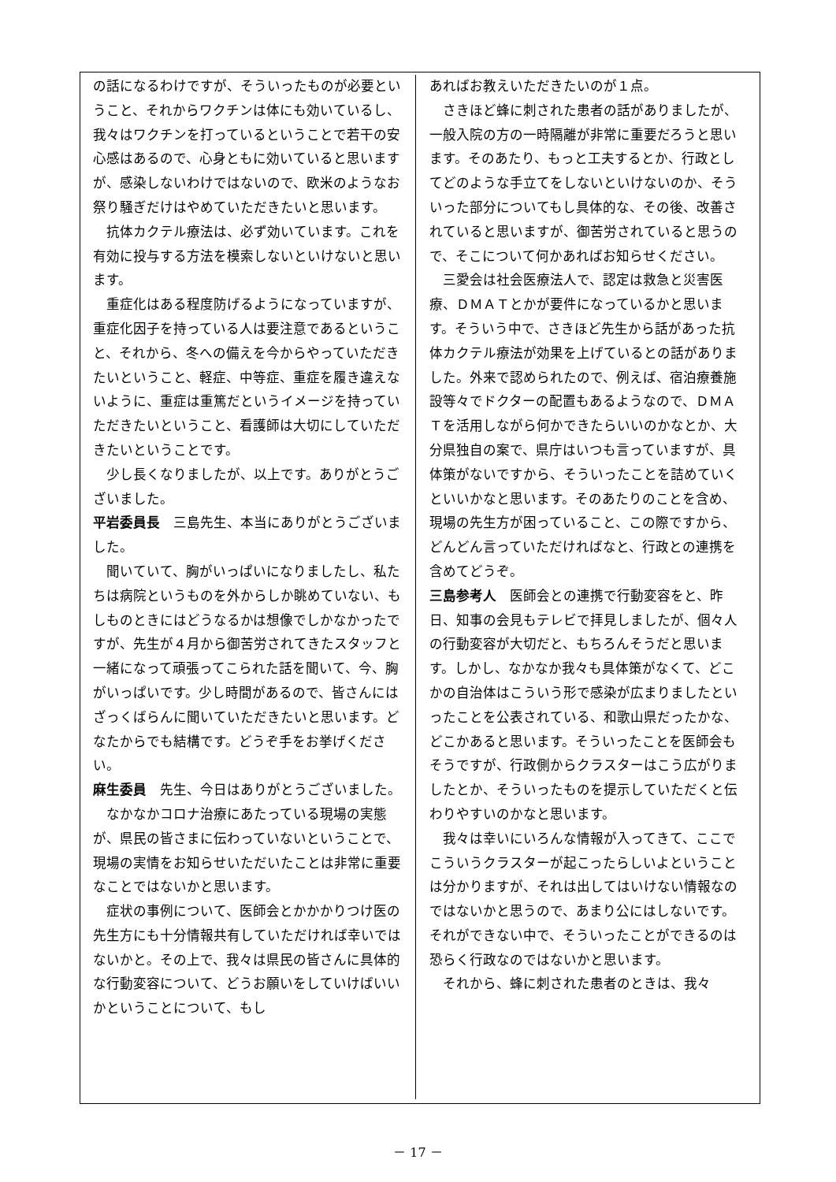の話になるわけですが、そういったものが必要ということ、それからワクチンは体にも効いているし、我々はワクチンを打っているということで若干の安心感はあるので、心身ともに効いていると思いますが、感染しないわけではないので、欧米のようなお祭り騒ぎだけはやめていただきたいと思います。
抗体カクテル療法は、必ず効いています。これを有効に投与する方法を模索しないといけないと思います。
重症化はある程度防げるようになっていますが、重症化因子を持っている人は要注意であるということ、それから、冬への備えを今からやっていただきたいということ、軽症、中等症、重症を履き違えないように、重症は重篤だというイメージを持っていただきたいということ、看護師は大切にしていただきたいということです。
少し長くなりましたが、以上です。ありがとうございました。
平岩委員長　三島先生、本当にありがとうございました。
聞いていて、胸がいっぱいになりましたし、私たちは病院というものを外からしか眺めていない、もしものときにはどうなるかは想像でしかなかったですが、先生が４月から御苦労されてきたスタッフと一緒になって頑張ってこられた話を聞いて、今、胸がいっぱいです。少し時間があるので、皆さんにはざっくばらんに聞いていただきたいと思います。どなたからでも結構です。どうぞ手をお挙げください。
麻生委員　先生、今日はありがとうございました。
なかなかコロナ治療にあたっている現場の実態が、県民の皆さまに伝わっていないということで、現場の実情をお知らせいただいたことは非常に重要なことではないかと思います。
症状の事例について、医師会とかかかりつけ医の先生方にも十分情報共有していただければ幸いではないかと。その上で、我々は県民の皆さんに具体的な行動変容について、どうお願いをしていけばいいかということについて、もし
あればお教えいただきたいのが１点。
さきほど蜂に刺された患者の話がありましたが、一般入院の方の一時隔離が非常に重要だろうと思います。そのあたり、もっと工夫するとか、行政としてどのような手立てをしないといけないのか、そういった部分についてもし具体的な、その後、改善されていると思いますが、御苦労されていると思うので、そこについて何かあればお知らせください。
三愛会は社会医療法人で、認定は救急と災害医療、ＤＭＡＴとかが要件になっているかと思います。そういう中で、さきほど先生から話があった抗体カクテル療法が効果を上げているとの話がありました。外来で認められたので、例えば、宿泊療養施設等々でドクターの配置もあるようなので、ＤＭＡＴを活用しながら何かできたらいいのかなとか、大分県独自の案で、県庁はいつも言っていますが、具体策がないですから、そういったことを詰めていくといいかなと思います。そのあたりのことを含め、現場の先生方が困っていること、この際ですから、どんどん言っていただければなと、行政との連携を含めてどうぞ。
三島参考人　医師会との連携で行動変容をと、昨日、知事の会見もテレビで拝見しましたが、個々人の行動変容が大切だと、もちろんそうだと思います。しかし、なかなか我々も具体策がなくて、どこかの自治体はこういう形で感染が広まりましたといったことを公表されている、和歌山県だったかな、どこかあると思います。そういったことを医師会もそうですが、行政側からクラスターはこう広がりましたとか、そういったものを提示していただくと伝わりやすいのかなと思います。
我々は幸いにいろんな情報が入ってきて、ここでこういうクラスターが起こったらしいよということは分かりますが、それは出してはいけない情報なのではないかと思うので、あまり公にはしないです。それができない中で、そういったことができるのは恐らく行政なのではないかと思います。
それから、蜂に刺された患者のときは、我々
－ 17 －